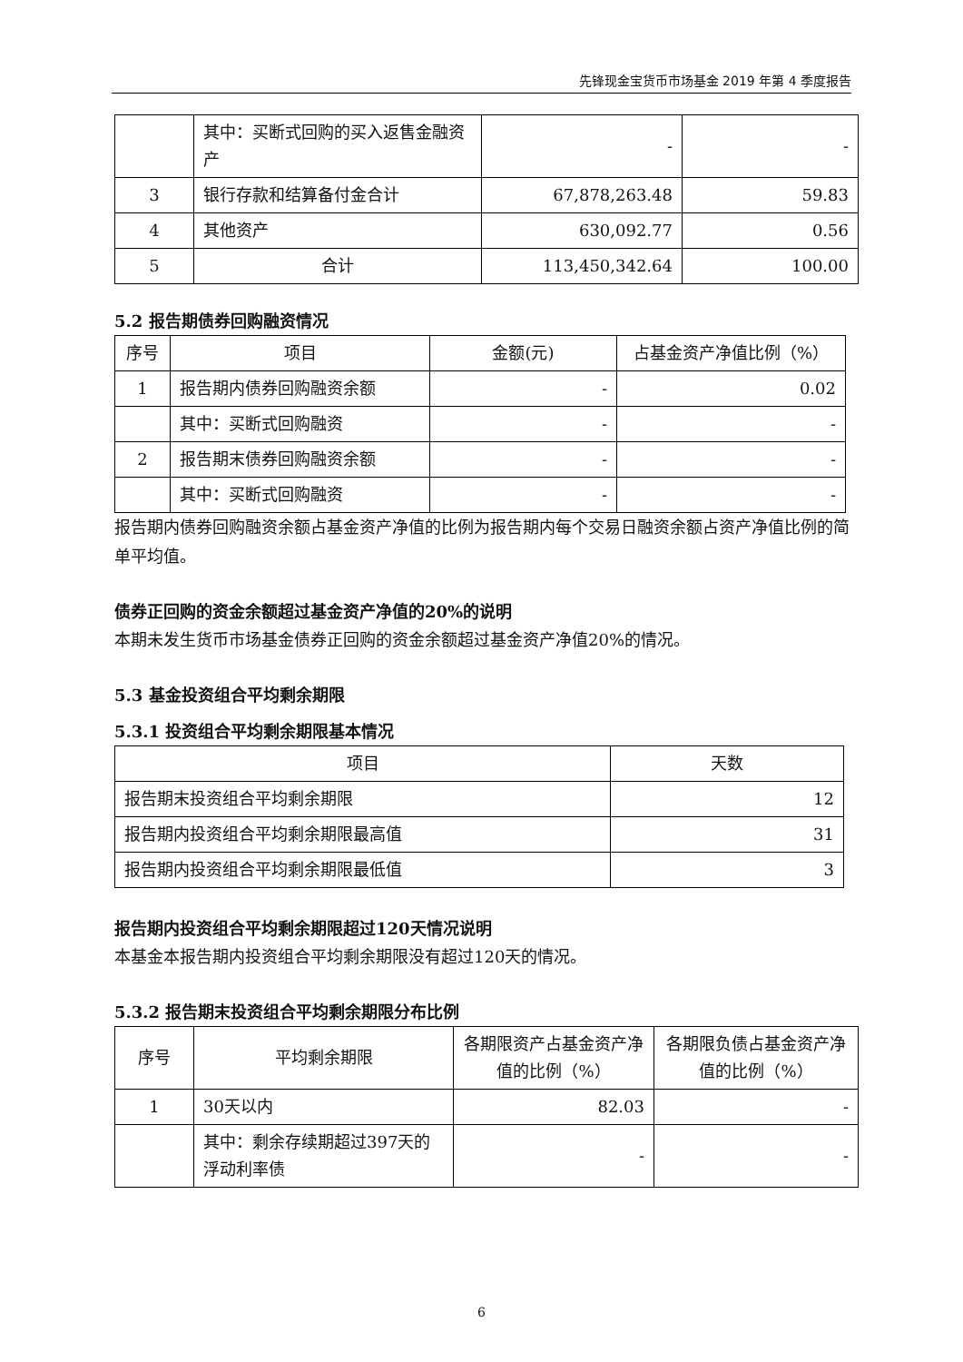先锋现金宝货币市场基金 2019 年第 4 季度报告
| | 其中：买断式回购的买入返售金融资产 | - | - |
| 3 | 银行存款和结算备付金合计 | 67,878,263.48 | 59.83 |
| 4 | 其他资产 | 630,092.77 | 0.56 |
| 5 | 合计 | 113,450,342.64 | 100.00 |
5.2 报告期债券回购融资情况
| 序号 | 项目 | 金额(元) | 占基金资产净值比例（%） |
| --- | --- | --- | --- |
| 1 | 报告期内债券回购融资余额 | - | 0.02 |
| | 其中：买断式回购融资 | - | - |
| 2 | 报告期末债券回购融资余额 | - | - |
| | 其中：买断式回购融资 | - | - |
报告期内债券回购融资余额占基金资产净值的比例为报告期内每个交易日融资余额占资产净值比例的简单平均值。
债券正回购的资金余额超过基金资产净值的20%的说明
本期未发生货币市场基金债券正回购的资金余额超过基金资产净值20%的情况。
5.3 基金投资组合平均剩余期限
5.3.1 投资组合平均剩余期限基本情况
| 项目 | 天数 |
| --- | --- |
| 报告期末投资组合平均剩余期限 | 12 |
| 报告期内投资组合平均剩余期限最高值 | 31 |
| 报告期内投资组合平均剩余期限最低值 | 3 |
报告期内投资组合平均剩余期限超过120天情况说明
本基金本报告期内投资组合平均剩余期限没有超过120天的情况。
5.3.2 报告期末投资组合平均剩余期限分布比例
| 序号 | 平均剩余期限 | 各期限资产占基金资产净值的比例（%） | 各期限负债占基金资产净值的比例（%） |
| --- | --- | --- | --- |
| 1 | 30天以内 | 82.03 | - |
| | 其中：剩余存续期超过397天的浮动利率债 | - | - |
6